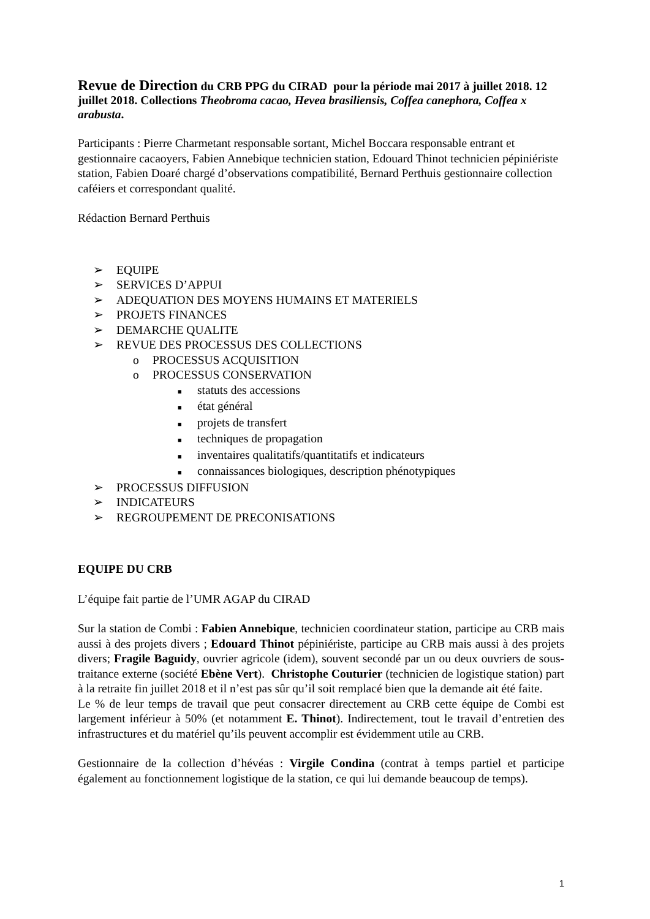Revue de Direction du CRB PPG du CIRAD pour la période mai 2017 à juillet 2018. 12 juillet 2018. Collections Theobroma cacao, Hevea brasiliensis, Coffea canephora, Coffea x arabusta.
Participants : Pierre Charmetant responsable sortant, Michel Boccara responsable entrant et gestionnaire cacaoyers, Fabien Annebique technicien station, Edouard Thinot technicien pépiniériste station, Fabien Doaré chargé d’observations compatibilité, Bernard Perthuis gestionnaire collection caféiers et correspondant qualité.
Rédaction Bernard Perthuis
➢ EQUIPE
➢ SERVICES D’APPUI
➢ ADEQUATION DES MOYENS HUMAINS ET MATERIELS
➢ PROJETS FINANCES
➢ DEMARCHE QUALITE
➢ REVUE DES PROCESSUS DES COLLECTIONS
o PROCESSUS ACQUISITION
o PROCESSUS CONSERVATION
■ statuts des accessions
■ état général
■ projets de transfert
■ techniques de propagation
■ inventaires qualitatifs/quantitatifs et indicateurs
■ connaissances biologiques, description phénotypiques
➢ PROCESSUS DIFFUSION
➢ INDICATEURS
➢ REGROUPEMENT DE PRECONISATIONS
EQUIPE DU CRB
L’équipe fait partie de l’UMR AGAP du CIRAD
Sur la station de Combi : Fabien Annebique, technicien coordinateur station, participe au CRB mais aussi à des projets divers ; Edouard Thinot pépiniériste, participe au CRB mais aussi à des projets divers; Fragile Baguidy, ouvrier agricole (idem), souvent secondé par un ou deux ouvriers de sous-traitance externe (société Ebène Vert). Christophe Couturier (technicien de logistique station) part à la retraite fin juillet 2018 et il n’est pas sûr qu’il soit remplacé bien que la demande ait été faite.
Le % de leur temps de travail que peut consacrer directement au CRB cette équipe de Combi est largement inférieur à 50% (et notamment E. Thinot). Indirectement, tout le travail d’entretien des infrastructures et du matériel qu’ils peuvent accomplir est évidemment utile au CRB.
Gestionnaire de la collection d’hévéas : Virgile Condina (contrat à temps partiel et participe également au fonctionnement logistique de la station, ce qui lui demande beaucoup de temps).
1